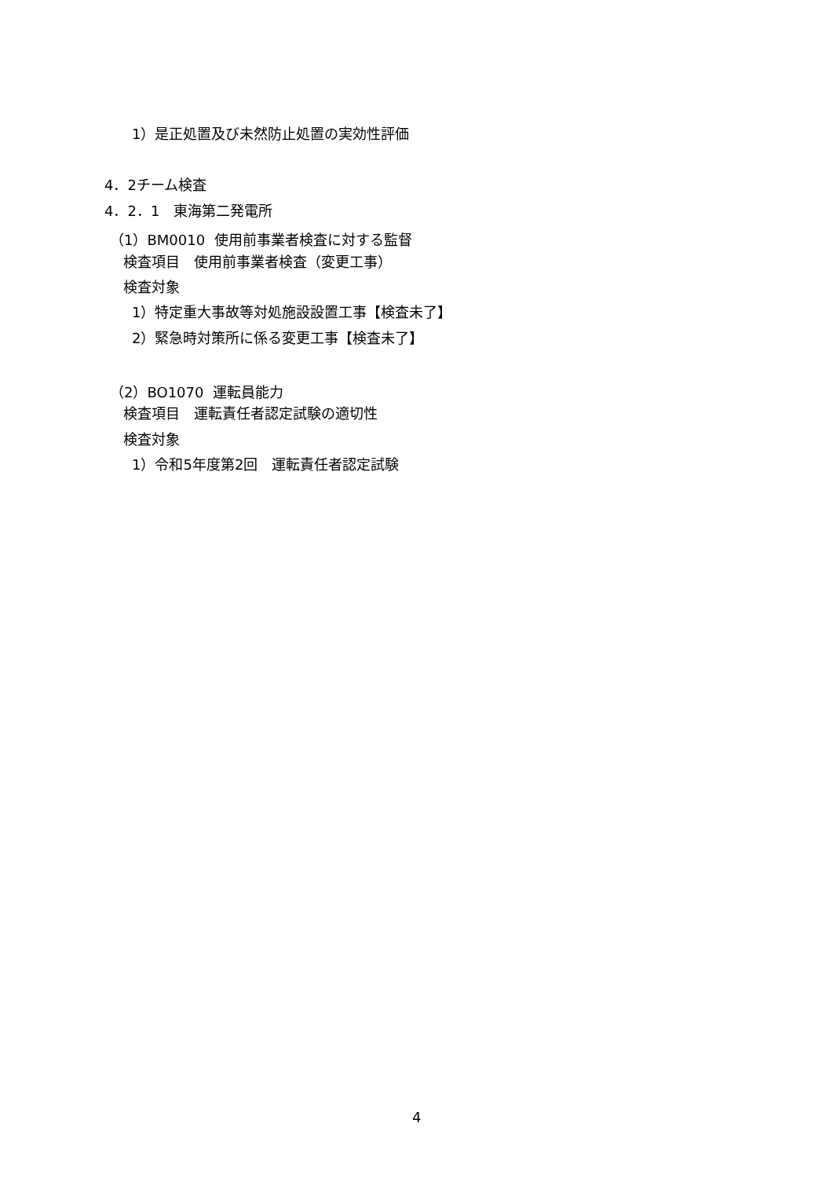1）是正処置及び未然防止処置の実効性評価
4．2チーム検査
4．2．1　東海第二発電所
（1）BM0010 使用前事業者検査に対する監督
検査項目　使用前事業者検査（変更工事）
検査対象
1）特定重大事故等対処施設設置工事【検査未了】
2）緊急時対策所に係る変更工事【検査未了】
（2）BO1070 運転員能力
検査項目　運転責任者認定試験の適切性
検査対象
1）令和5年度第2回　運転責任者認定試験
4